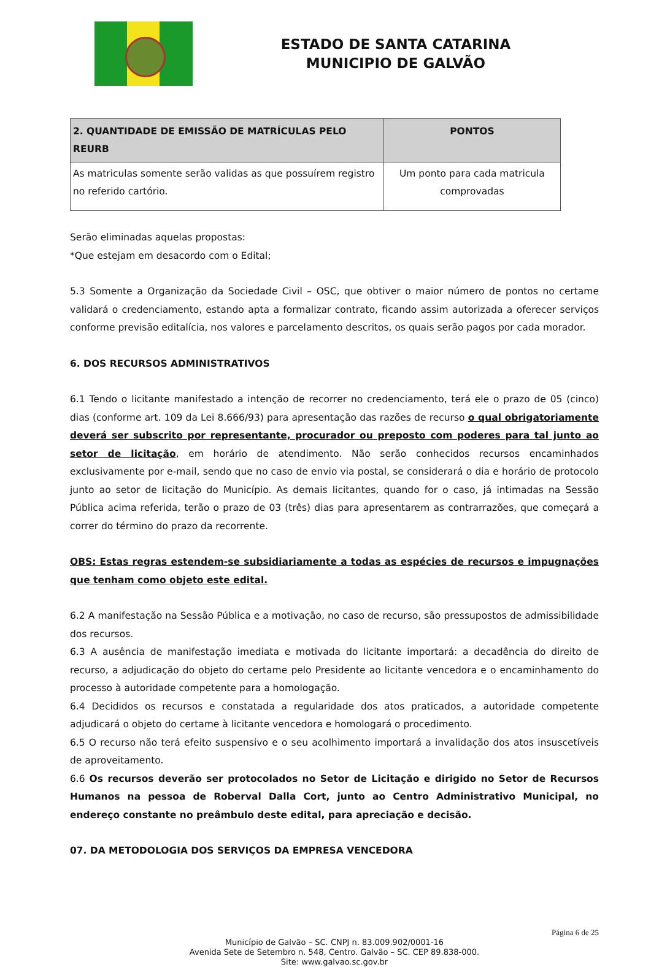ESTADO DE SANTA CATARINA
MUNICIPIO DE GALVÃO
| 2. QUANTIDADE DE EMISSÃO DE MATRÍCULAS PELO REURB | PONTOS |
| --- | --- |
| As matriculas somente serão validas as que possuírem registro no referido cartório. | Um ponto para cada matricula comprovadas |
Serão eliminadas aquelas propostas:
*Que estejam em desacordo com o Edital;
5.3 Somente a Organização da Sociedade Civil – OSC, que obtiver o maior número de pontos no certame validará o credenciamento, estando apta a formalizar contrato, ficando assim autorizada a oferecer serviços conforme previsão editalícia, nos valores e parcelamento descritos, os quais serão pagos por cada morador.
6. DOS RECURSOS ADMINISTRATIVOS
6.1 Tendo o licitante manifestado a intenção de recorrer no credenciamento, terá ele o prazo de 05 (cinco) dias (conforme art. 109 da Lei 8.666/93) para apresentação das razões de recurso o qual obrigatoriamente deverá ser subscrito por representante, procurador ou preposto com poderes para tal junto ao setor de licitação, em horário de atendimento. Não serão conhecidos recursos encaminhados exclusivamente por e-mail, sendo que no caso de envio via postal, se considerará o dia e horário de protocolo junto ao setor de licitação do Município. As demais licitantes, quando for o caso, já intimadas na Sessão Pública acima referida, terão o prazo de 03 (três) dias para apresentarem as contrarrazões, que começará a correr do término do prazo da recorrente.
OBS: Estas regras estendem-se subsidiariamente a todas as espécies de recursos e impugnações que tenham como objeto este edital.
6.2 A manifestação na Sessão Pública e a motivação, no caso de recurso, são pressupostos de admissibilidade dos recursos.
6.3 A ausência de manifestação imediata e motivada do licitante importará: a decadência do direito de recurso, a adjudicação do objeto do certame pelo Presidente ao licitante vencedora e o encaminhamento do processo à autoridade competente para a homologação.
6.4 Decididos os recursos e constatada a regularidade dos atos praticados, a autoridade competente adjudicará o objeto do certame à licitante vencedora e homologará o procedimento.
6.5 O recurso não terá efeito suspensivo e o seu acolhimento importará a invalidação dos atos insuscetíveis de aproveitamento.
6.6 Os recursos deverão ser protocolados no Setor de Licitação e dirigido no Setor de Recursos Humanos na pessoa de Roberval Dalla Cort, junto ao Centro Administrativo Municipal, no endereço constante no preâmbulo deste edital, para apreciação e decisão.
07. DA METODOLOGIA DOS SERVIÇOS DA EMPRESA VENCEDORA
Página 6 de 25
Município de Galvão – SC. CNPJ n. 83.009.902/0001-16
Avenida Sete de Setembro n. 548, Centro. Galvão – SC. CEP 89.838-000.
Site: www.galvao.sc.gov.br